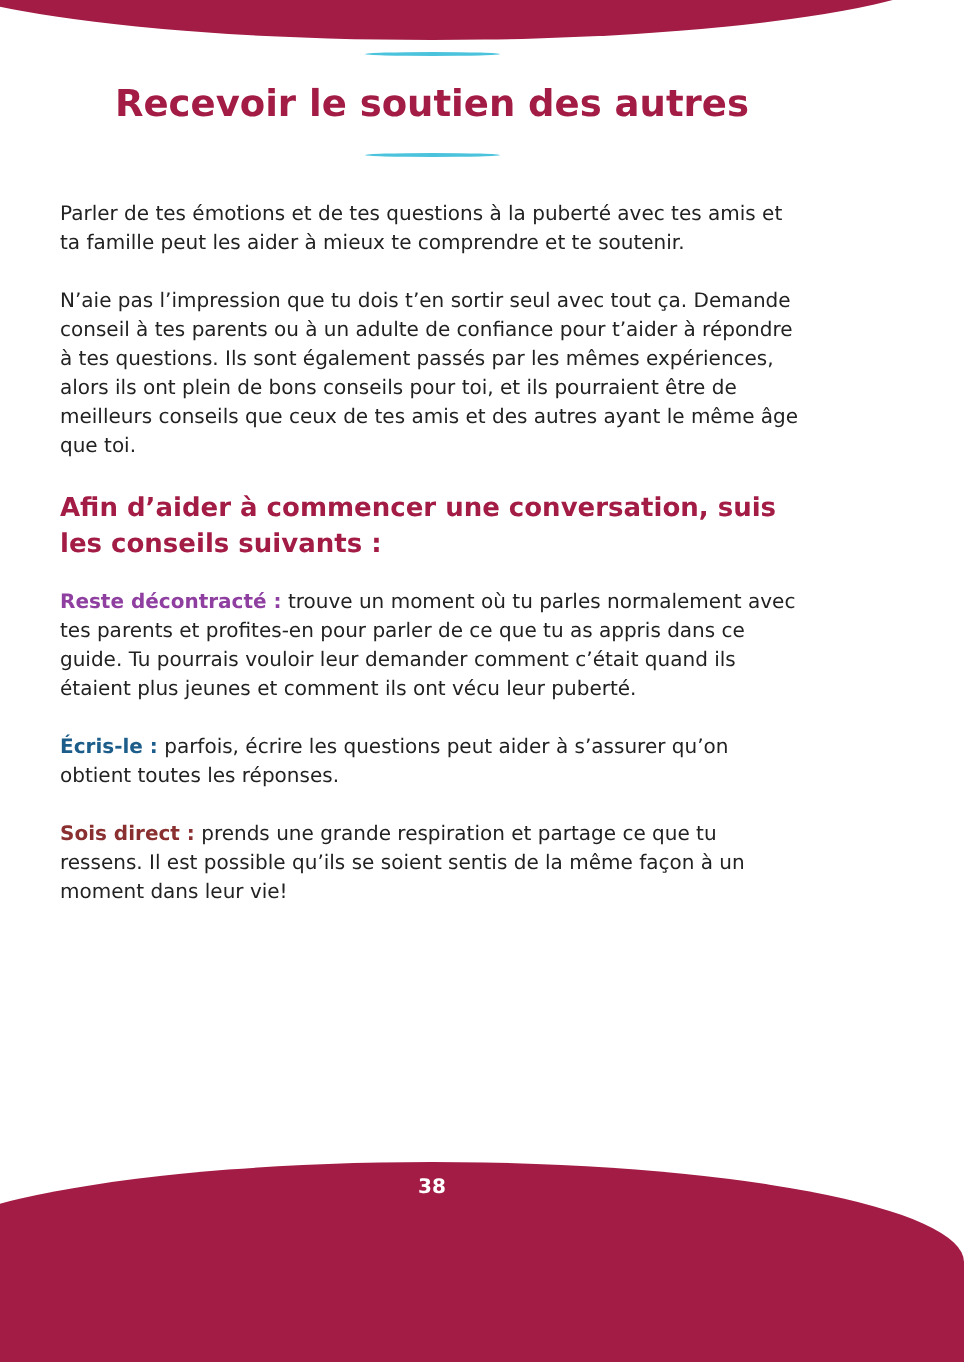Recevoir le soutien des autres
Parler de tes émotions et de tes questions à la puberté avec tes amis et ta famille peut les aider à mieux te comprendre et te soutenir.
N’aie pas l’impression que tu dois t’en sortir seul avec tout ça. Demande conseil à tes parents ou à un adulte de confiance pour t’aider à répondre à tes questions. Ils sont également passés par les mêmes expériences, alors ils ont plein de bons conseils pour toi, et ils pourraient être de meilleurs conseils que ceux de tes amis et des autres ayant le même âge que toi.
Afin d’aider à commencer une conversation, suis les conseils suivants :
Reste décontracté : trouve un moment où tu parles normalement avec tes parents et profites-en pour parler de ce que tu as appris dans ce guide. Tu pourrais vouloir leur demander comment c’était quand ils étaient plus jeunes et comment ils ont vécu leur puberté.
Écris-le : parfois, écrire les questions peut aider à s’assurer qu’on obtient toutes les réponses.
Sois direct : prends une grande respiration et partage ce que tu ressens. Il est possible qu’ils se soient sentis de la même façon à un moment dans leur vie!
38